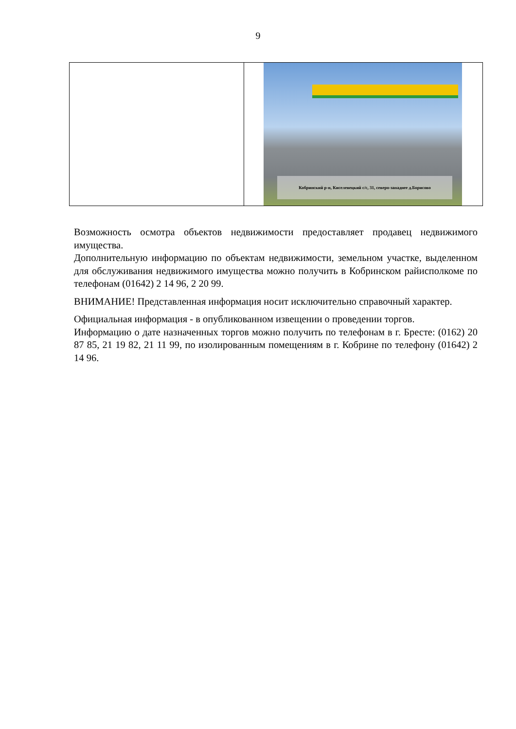9
| | Кобринский р-н, Киселевецкий с/с, 31, северо-западнее д.Борисово |
Возможность осмотра объектов недвижимости предоставляет продавец недвижимого имущества.
Дополнительную информацию по объектам недвижимости, земельном участке, выделенном для обслуживания недвижимого имущества можно получить в Кобринском райисполкоме по телефонам (01642) 2 14 96, 2 20 99.
ВНИМАНИЕ! Представленная информация носит исключительно справочный характер.
Официальная информация - в опубликованном извещении о проведении торгов.
Информацию о дате назначенных торгов можно получить по телефонам в г. Бресте: (0162) 20 87 85, 21 19 82, 21 11 99, по изолированным помещениям в г. Кобрине по телефону (01642) 2 14 96.